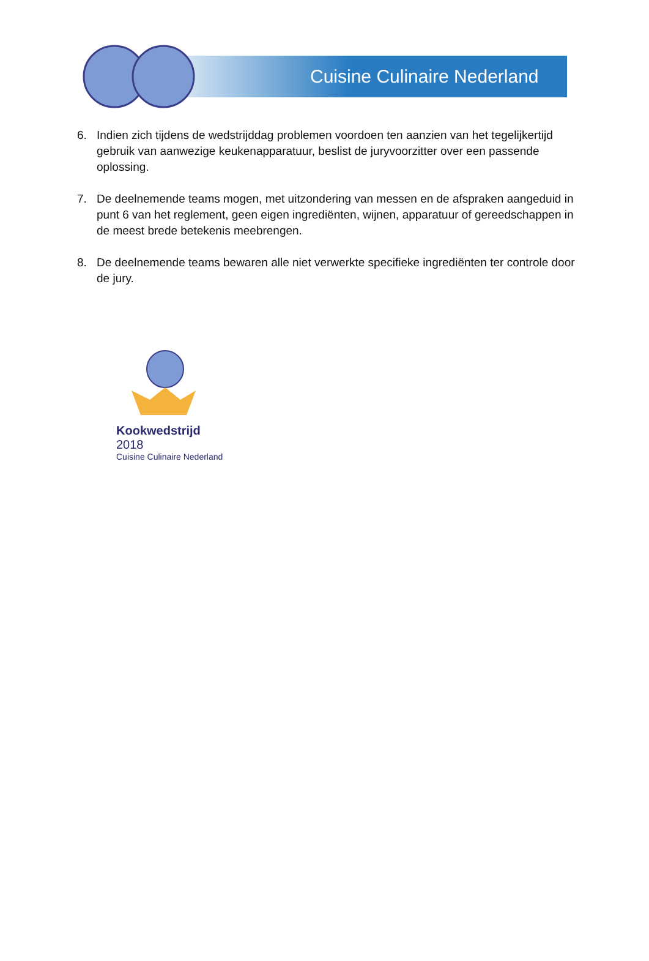Cuisine Culinaire Nederland
6. Indien zich tijdens de wedstrijddag problemen voordoen ten aanzien van het tegelijkertijd gebruik van aanwezige keukenapparatuur, beslist de juryvoorzitter over een passende oplossing.
7. De deelnemende teams mogen, met uitzondering van messen en de afspraken aangeduid in punt 6 van het reglement, geen eigen ingrediënten, wijnen, apparatuur of gereedschappen in de meest brede betekenis meebrengen.
8. De deelnemende teams bewaren alle niet verwerkte specifieke ingrediënten ter controle door de jury.
Kookwedstrijd 2018
Cuisine Culinaire Nederland